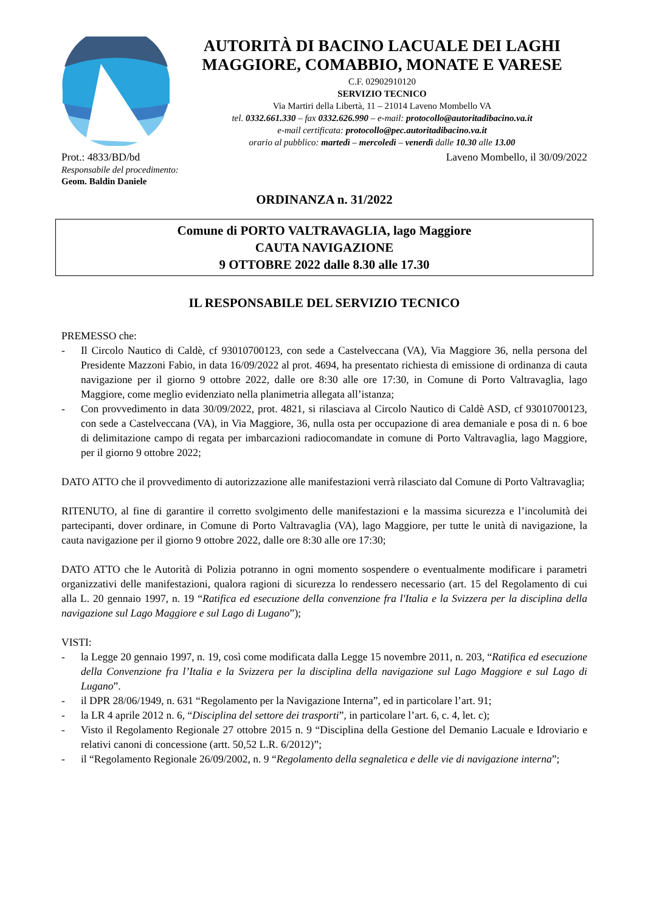AUTORITÀ DI BACINO LACUALE DEI LAGHI MAGGIORE, COMABBIO, MONATE E VARESE
C.F. 02902910120
SERVIZIO TECNICO
Via Martiri della Libertà, 11 – 21014 Laveno Mombello VA
tel. 0332.661.330 – fax 0332.626.990 – e-mail: protocollo@autoritadibacino.va.it
e-mail certificata: protocollo@pec.autoritadibacino.va.it
orario al pubblico: martedì – mercoledì – venerdì dalle 10.30 alle 13.00
Prot.: 4833/BD/bd Laveno Mombello, il 30/09/2022
Responsabile del procedimento:
Geom. Baldin Daniele
ORDINANZA n. 31/2022
Comune di PORTO VALTRAVAGLIA, lago Maggiore
CAUTA NAVIGAZIONE
9 OTTOBRE 2022 dalle 8.30 alle 17.30
IL RESPONSABILE DEL SERVIZIO TECNICO
PREMESSO che:
- Il Circolo Nautico di Caldè, cf 93010700123, con sede a Castelveccana (VA), Via Maggiore 36, nella persona del Presidente Mazzoni Fabio, in data 16/09/2022 al prot. 4694, ha presentato richiesta di emissione di ordinanza di cauta navigazione per il giorno 9 ottobre 2022, dalle ore 8:30 alle ore 17:30, in Comune di Porto Valtravaglia, lago Maggiore, come meglio evidenziato nella planimetria allegata all’istanza;
- Con provvedimento in data 30/09/2022, prot. 4821, si rilasciava al Circolo Nautico di Caldè ASD, cf 93010700123, con sede a Castelveccana (VA), in Via Maggiore, 36, nulla osta per occupazione di area demaniale e posa di n. 6 boe di delimitazione campo di regata per imbarcazioni radiocomandate in comune di Porto Valtravaglia, lago Maggiore, per il giorno 9 ottobre 2022;
DATO ATTO che il provvedimento di autorizzazione alle manifestazioni verrà rilasciato dal Comune di Porto Valtravaglia;
RITENUTO, al fine di garantire il corretto svolgimento delle manifestazioni e la massima sicurezza e l’incolumità dei partecipanti, dover ordinare, in Comune di Porto Valtravaglia (VA), lago Maggiore, per tutte le unità di navigazione, la cauta navigazione per il giorno 9 ottobre 2022, dalle ore 8:30 alle ore 17:30;
DATO ATTO che le Autorità di Polizia potranno in ogni momento sospendere o eventualmente modificare i parametri organizzativi delle manifestazioni, qualora ragioni di sicurezza lo rendessero necessario (art. 15 del Regolamento di cui alla L. 20 gennaio 1997, n. 19 “Ratifica ed esecuzione della convenzione fra l'Italia e la Svizzera per la disciplina della navigazione sul Lago Maggiore e sul Lago di Lugano”);
VISTI:
- la Legge 20 gennaio 1997, n. 19, così come modificata dalla Legge 15 novembre 2011, n. 203, “Ratifica ed esecuzione della Convenzione fra l’Italia e la Svizzera per la disciplina della navigazione sul Lago Maggiore e sul Lago di Lugano”.
- il DPR 28/06/1949, n. 631 “Regolamento per la Navigazione Interna”, ed in particolare l’art. 91;
- la LR 4 aprile 2012 n. 6, “Disciplina del settore dei trasporti”, in particolare l’art. 6, c. 4, let. c);
- Visto il Regolamento Regionale 27 ottobre 2015 n. 9 “Disciplina della Gestione del Demanio Lacuale e Idroviario e relativi canoni di concessione (artt. 50,52 L.R. 6/2012)”;
- il “Regolamento Regionale 26/09/2002, n. 9 “Regolamento della segnaletica e delle vie di navigazione interna”;